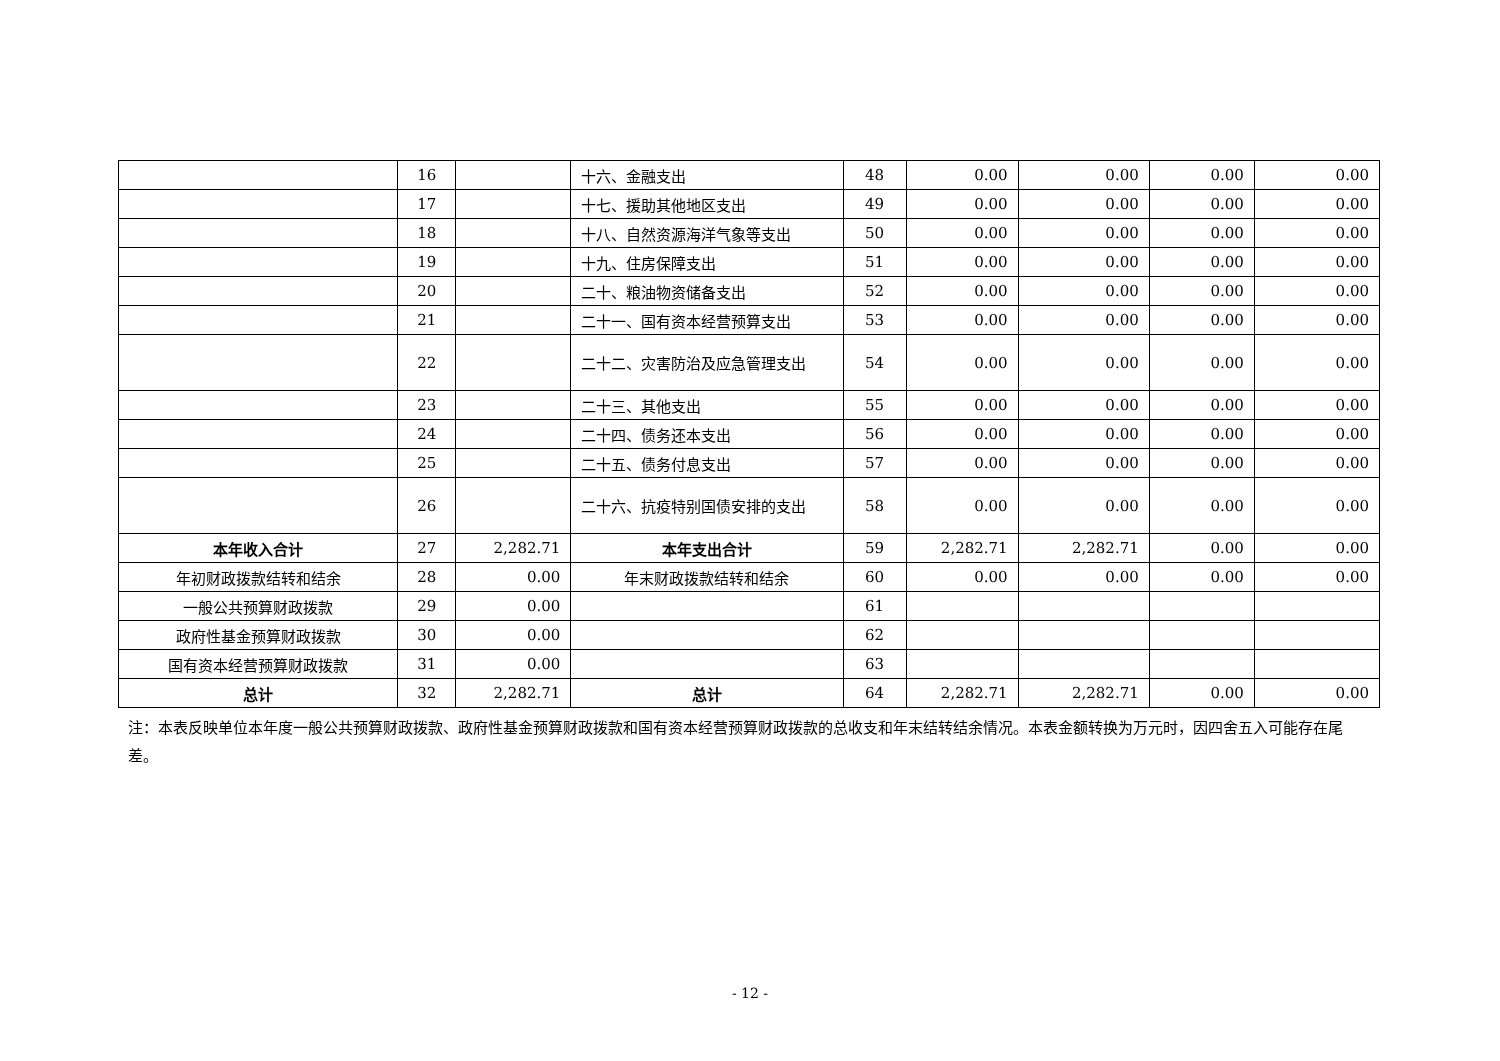| | 16 | | 十六、金融支出 | 48 | 0.00 | 0.00 | 0.00 | 0.00 |
| | 17 | | 十七、援助其他地区支出 | 49 | 0.00 | 0.00 | 0.00 | 0.00 |
| | 18 | | 十八、自然资源海洋气象等支出 | 50 | 0.00 | 0.00 | 0.00 | 0.00 |
| | 19 | | 十九、住房保障支出 | 51 | 0.00 | 0.00 | 0.00 | 0.00 |
| | 20 | | 二十、粮油物资储备支出 | 52 | 0.00 | 0.00 | 0.00 | 0.00 |
| | 21 | | 二十一、国有资本经营预算支出 | 53 | 0.00 | 0.00 | 0.00 | 0.00 |
| | 22 | | 二十二、灾害防治及应急管理支出 | 54 | 0.00 | 0.00 | 0.00 | 0.00 |
| | 23 | | 二十三、其他支出 | 55 | 0.00 | 0.00 | 0.00 | 0.00 |
| | 24 | | 二十四、债务还本支出 | 56 | 0.00 | 0.00 | 0.00 | 0.00 |
| | 25 | | 二十五、债务付息支出 | 57 | 0.00 | 0.00 | 0.00 | 0.00 |
| | 26 | | 二十六、抗疫特别国债安排的支出 | 58 | 0.00 | 0.00 | 0.00 | 0.00 |
| 本年收入合计 | 27 | 2,282.71 | 本年支出合计 | 59 | 2,282.71 | 2,282.71 | 0.00 | 0.00 |
| 年初财政拨款结转和结余 | 28 | 0.00 | 年末财政拨款结转和结余 | 60 | 0.00 | 0.00 | 0.00 | 0.00 |
| 一般公共预算财政拨款 | 29 | 0.00 | | 61 | | | | |
| 政府性基金预算财政拨款 | 30 | 0.00 | | 62 | | | | |
| 国有资本经营预算财政拨款 | 31 | 0.00 | | 63 | | | | |
| 总计 | 32 | 2,282.71 | 总计 | 64 | 2,282.71 | 2,282.71 | 0.00 | 0.00 |
注：本表反映单位本年度一般公共预算财政拨款、政府性基金预算财政拨款和国有资本经营预算财政拨款的总收支和年末结转结余情况。本表金额转换为万元时，因四舍五入可能存在尾差。
- 12 -